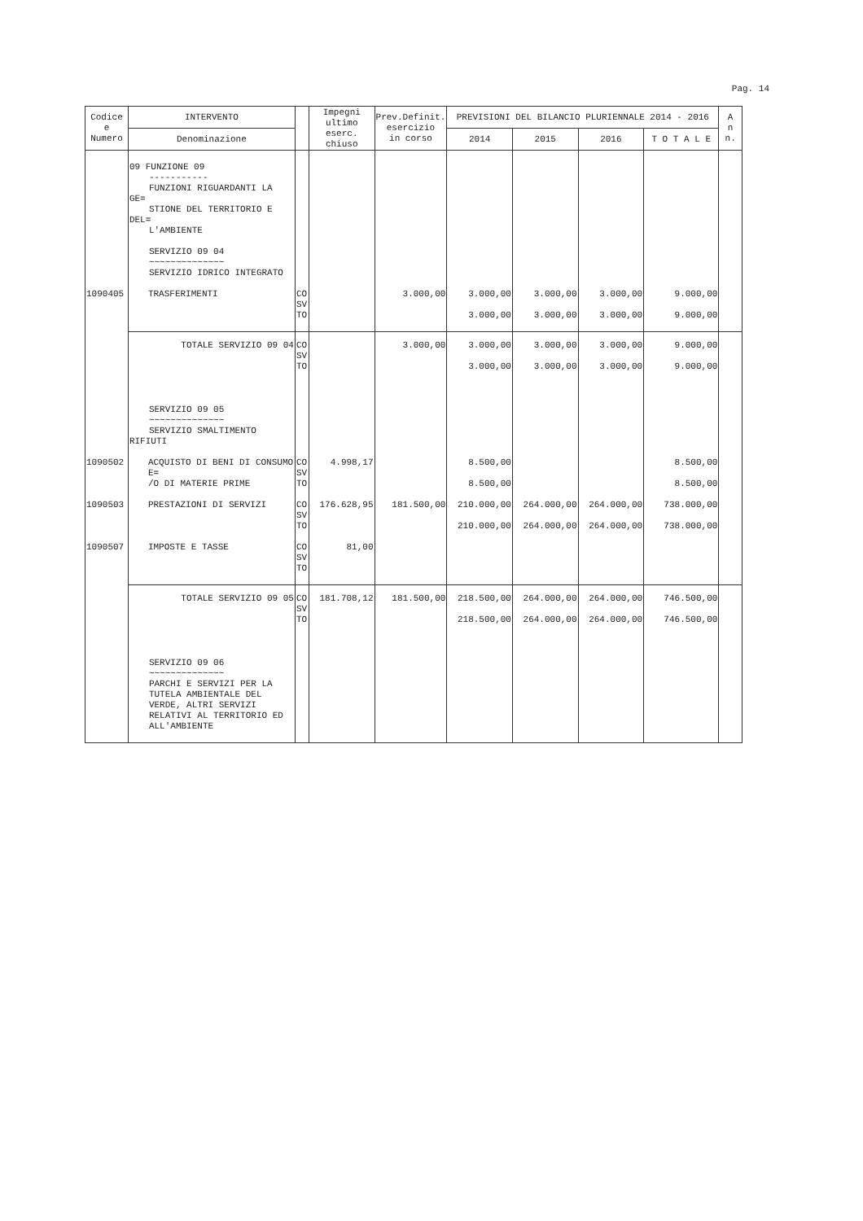Pag. 14
| Codice e Numero | INTERVENTO | | Impegni ultimo eserc. chiuso | Prev.Definit. esercizio in corso | PREVISIONI DEL BILANCIO PLURIENNALE 2014 - 2016 | | | | A n n. |
| --- | --- | --- | --- | --- | --- | --- | --- | --- | --- |
| | Denominazione | | | | 2014 | 2015 | 2016 | T O T A L E | |
| | 09 FUNZIONE 09 ----------- FUNZIONI RIGUARDANTI LA GE= STIONE DEL TERRITORIO E DEL= L'AMBIENTE SERVIZIO 09 04 ~~~~~~~~~~~~~~ SERVIZIO IDRICO INTEGRATO | | | | | | | | |
| 1090405 | TRASFERIMENTI | CO SV TO | | 3.000,00 | 3.000,00 3.000,00 | 3.000,00 3.000,00 | 3.000,00 3.000,00 | 9.000,00 9.000,00 | |
| | TOTALE SERVIZIO 09 04 | CO SV TO | | 3.000,00 | 3.000,00 3.000,00 | 3.000,00 3.000,00 | 3.000,00 3.000,00 | 9.000,00 9.000,00 | |
| | SERVIZIO 09 05 ~~~~~~~~~~~~~~ SERVIZIO SMALTIMENTO RIFIUTI | | | | | | | | |
| 1090502 | ACQUISTO DI BENI DI CONSUMO E= /O DI MATERIE PRIME | CO SV TO | 4.998,17 | | 8.500,00 8.500,00 | | | 8.500,00 8.500,00 | |
| 1090503 | PRESTAZIONI DI SERVIZI | CO SV TO | 176.628,95 | 181.500,00 | 210.000,00 210.000,00 | 264.000,00 264.000,00 | 264.000,00 264.000,00 | 738.000,00 738.000,00 | |
| 1090507 | IMPOSTE E TASSE | CO SV TO | 81,00 | | | | | | |
| | TOTALE SERVIZIO 09 05 | CO SV TO | 181.708,12 | 181.500,00 | 218.500,00 218.500,00 | 264.000,00 264.000,00 | 264.000,00 264.000,00 | 746.500,00 746.500,00 | |
| | SERVIZIO 09 06 ~~~~~~~~~~~~~~ PARCHI E SERVIZI PER LA TUTELA AMBIENTALE DEL VERDE, ALTRI SERVIZI RELATIVI AL TERRITORIO ED ALL'AMBIENTE | | | | | | | | |